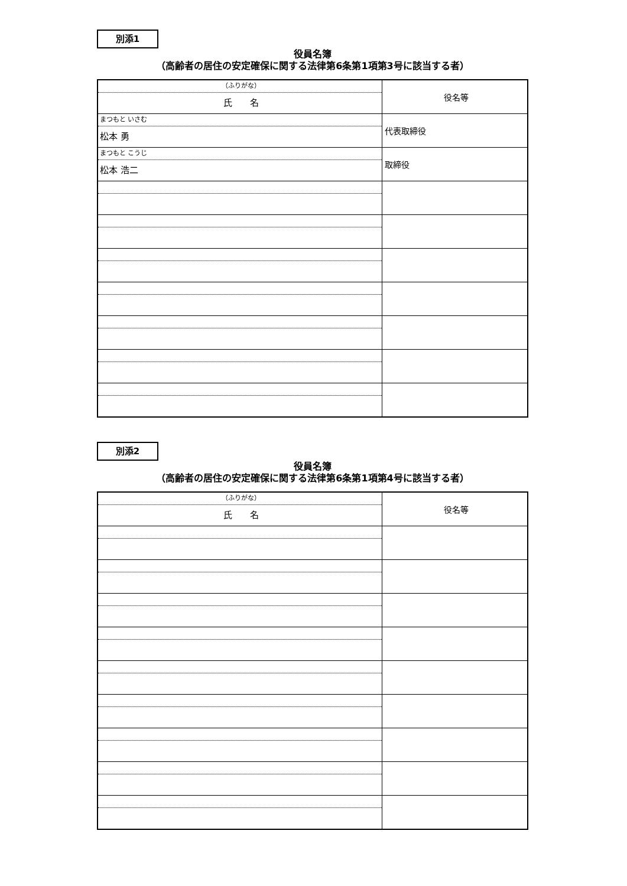別添1
役員名簿
（高齢者の居住の安定確保に関する法律第6条第1項第3号に該当する者）
| （ふりがな） 氏 名 | 役名等 |
| まつもと いさむ 松本 勇 | 代表取締役 |
| まつもと こうじ 松本 浩二 | 取締役 |
別添2
役員名簿
（高齢者の居住の安定確保に関する法律第6条第1項第4号に該当する者）
| （ふりがな） 氏 名 | 役名等 |